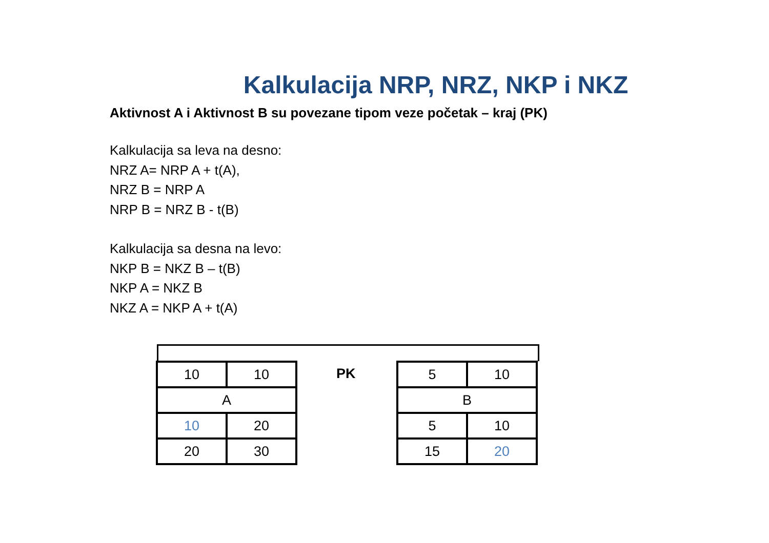Kalkulacija NRP, NRZ, NKP i NKZ
Aktivnost A i Aktivnost B su povezane tipom veze početak – kraj (PK)
Kalkulacija sa leva na desno:
NRZ A= NRP A + t(A),
NRZ B = NRP A
NRP B = NRZ B - t(B)
Kalkulacija sa desna na levo:
NKP B = NKZ B – t(B)
NKP A = NKZ B
NKZ A = NKP A + t(A)
| 10 | 10 |
| A | |
| 10 | 20 |
| 20 | 30 |
PK
| 5 | 10 |
| B | |
| 5 | 10 |
| 15 | 20 |